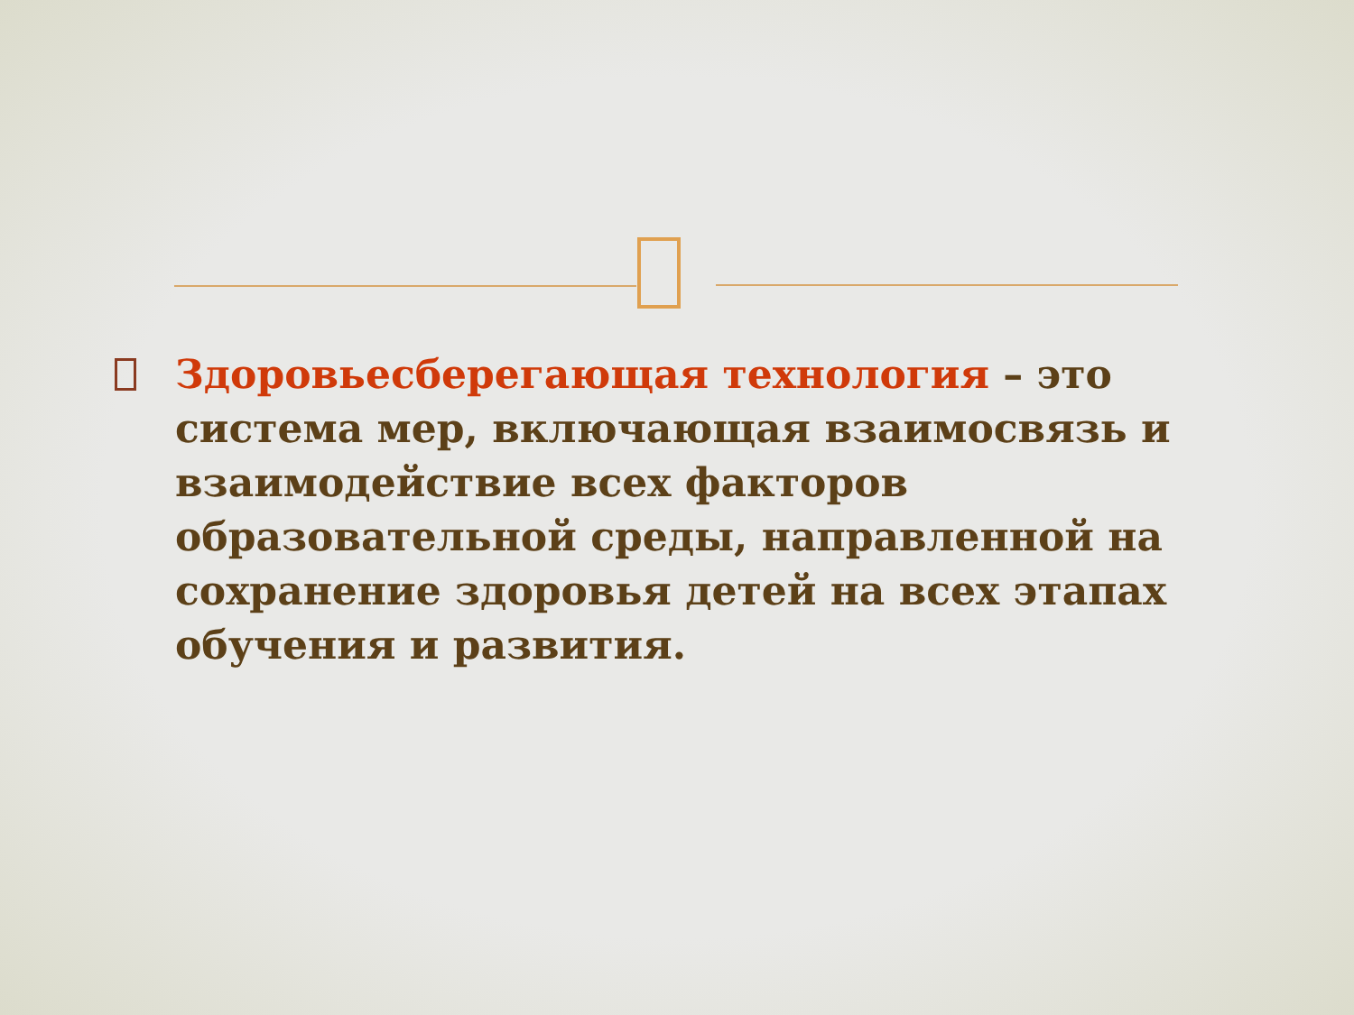Здоровьесберегающая технология – это система мер, включающая взаимосвязь и взаимодействие всех факторов образовательной среды, направленной на сохранение здоровья детей на всех этапах обучения и развития.